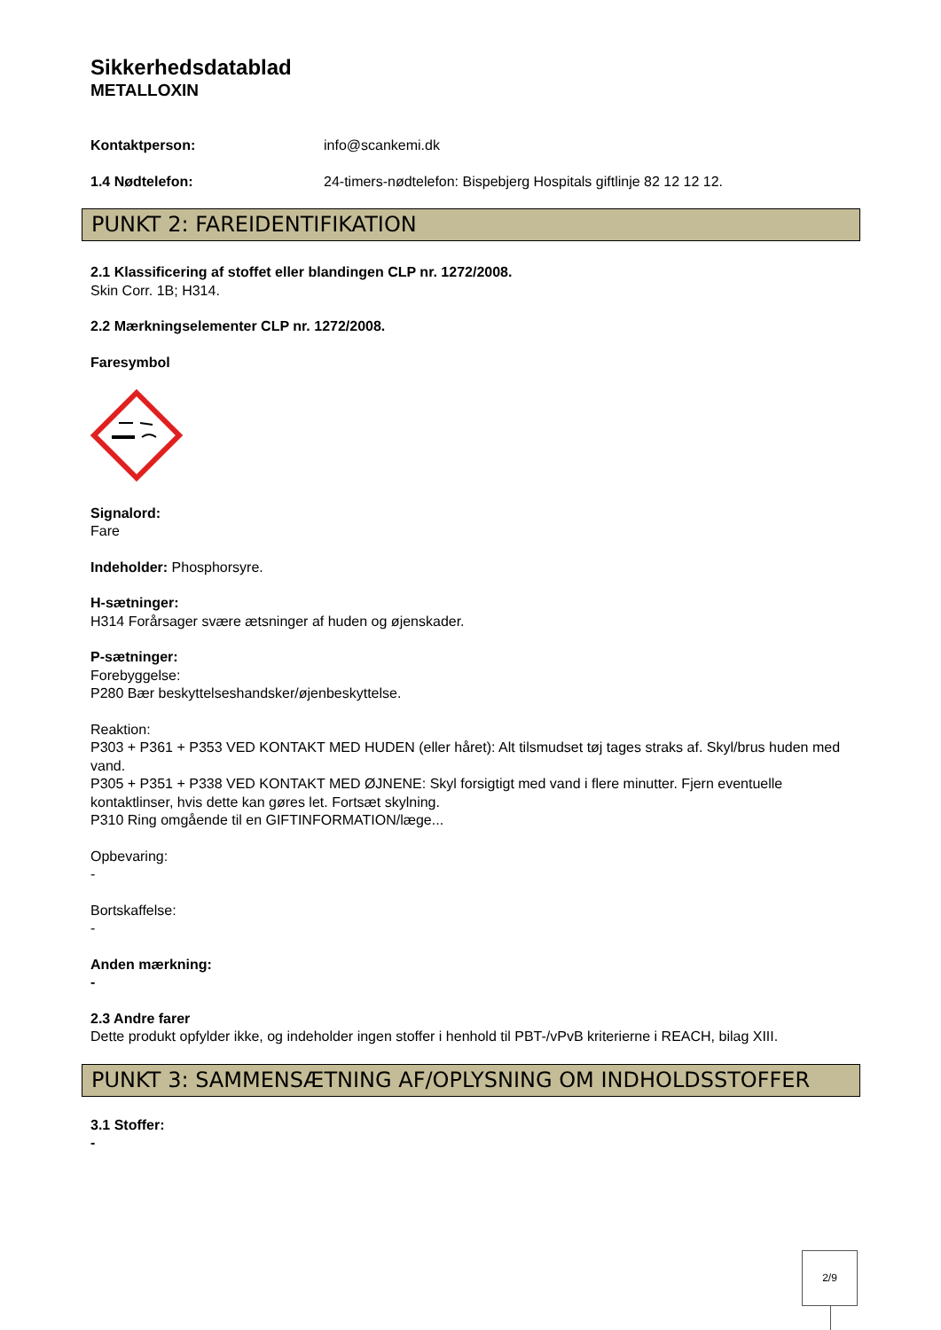Sikkerhedsdatablad
METALLOXIN
Kontaktperson: info@scankemi.dk
1.4 Nødtelefon: 24-timers-nødtelefon: Bispebjerg Hospitals giftlinje 82 12 12 12.
PUNKT 2: FAREIDENTIFIKATION
2.1 Klassificering af stoffet eller blandingen CLP nr. 1272/2008.
Skin Corr. 1B; H314.
2.2 Mærkningselementer CLP nr. 1272/2008.
Faresymbol
Signalord:
Fare
Indeholder: Phosphorsyre.
H-sætninger:
H314 Forårsager svære ætsninger af huden og øjenskader.
P-sætninger:
Forebyggelse:
P280 Bær beskyttelseshandsker/øjenbeskyttelse.
Reaktion:
P303 + P361 + P353 VED KONTAKT MED HUDEN (eller håret): Alt tilsmudset tøj tages straks af. Skyl/brus huden med vand.
P305 + P351 + P338 VED KONTAKT MED ØJNENE: Skyl forsigtigt med vand i flere minutter. Fjern eventuelle kontaktlinser, hvis dette kan gøres let. Fortsæt skylning.
P310 Ring omgående til en GIFTINFORMATION/læge...
Opbevaring:
-
Bortskaffelse:
-
Anden mærkning:
-
2.3 Andre farer
Dette produkt opfylder ikke, og indeholder ingen stoffer i henhold til PBT-/vPvB kriterierne i REACH, bilag XIII.
PUNKT 3: SAMMENSÆTNING AF/OPLYSNING OM INDHOLDSSTOFFER
3.1 Stoffer:
-
2/9